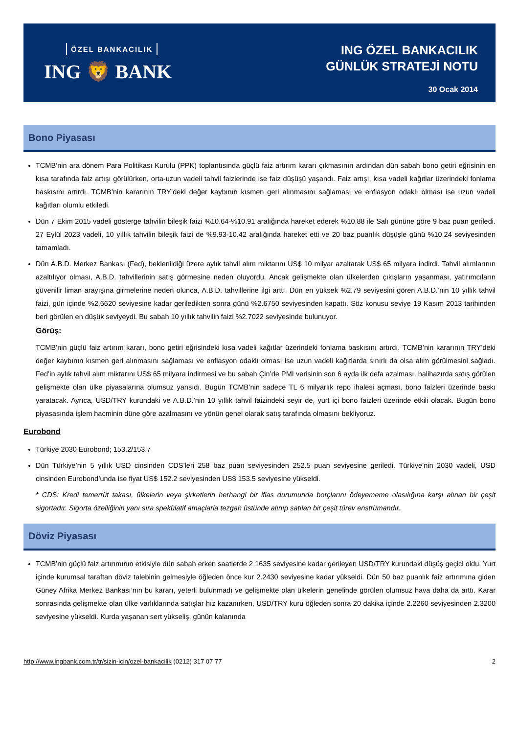ÖZEL BANKACILIK
ING 🦁 BANK
ING ÖZEL BANKACILIK
GÜNLÜK STRATEJİ NOTU
30 Ocak 2014
Bono Piyasası
TCMB’nin ara dönem Para Politikası Kurulu (PPK) toplantısında güçlü faiz artırım kararı çıkmasının ardından dün sabah bono getiri eğrisinin en kısa tarafında faiz artışı görülürken, orta-uzun vadeli tahvil faizlerinde ise faiz düşüşü yaşandı. Faiz artışı, kısa vadeli kağıtlar üzerindeki fonlama baskısını artırdı. TCMB’nin kararının TRY’deki değer kaybının kısmen geri alınmasını sağlaması ve enflasyon odaklı olması ise uzun vadeli kağıtları olumlu etkiledi.
Dün 7 Ekim 2015 vadeli gösterge tahvilin bileşik faizi %10.64-%10.91 aralığında hareket ederek %10.88 ile Salı gününe göre 9 baz puan geriledi. 27 Eylül 2023 vadeli, 10 yıllık tahvilin bileşik faizi de %9.93-10.42 aralığında hareket etti ve 20 baz puanlık düşüşle günü %10.24 seviyesinden tamamladı.
Dün A.B.D. Merkez Bankası (Fed), beklenildiği üzere aylık tahvil alım miktarını US$ 10 milyar azaltarak US$ 65 milyara indirdi. Tahvil alımlarının azaltılıyor olması, A.B.D. tahvillerinin satış görmesine neden oluyordu. Ancak gelişmekte olan ülkelerden çıkışların yaşanması, yatırımcıların güvenilir liman arayışına girmelerine neden olunca, A.B.D. tahvillerine ilgi arttı. Dün en yüksek %2.79 seviyesini gören A.B.D.’nin 10 yıllık tahvil faizi, gün içinde %2.6620 seviyesine kadar geriledikten sonra günü %2.6750 seviyesinden kapattı. Söz konusu seviye 19 Kasım 2013 tarihinden beri görülen en düşük seviyeydi. Bu sabah 10 yıllık tahvilin faizi %2.7022 seviyesinde bulunuyor.
Görüş:
TCMB’nin güçlü faiz artırım kararı, bono getiri eğrisindeki kısa vadeli kağıtlar üzerindeki fonlama baskısını artırdı. TCMB’nin kararının TRY’deki değer kaybının kısmen geri alınmasını sağlaması ve enflasyon odaklı olması ise uzun vadeli kağıtlarda sınırlı da olsa alım görülmesini sağladı. Fed’in aylık tahvil alım miktarını US$ 65 milyara indirmesi ve bu sabah Çin’de PMI verisinin son 6 ayda ilk defa azalması, halihazırda satış görülen gelişmekte olan ülke piyasalarına olumsuz yansıdı. Bugün TCMB’nin sadece TL 6 milyarlık repo ihalesi açması, bono faizleri üzerinde baskı yaratacak. Ayrıca, USD/TRY kurundaki ve A.B.D.’nin 10 yıllık tahvil faizindeki seyir de, yurt içi bono faizleri üzerinde etkili olacak. Bugün bono piyasasında işlem hacminin düne göre azalmasını ve yönün genel olarak satış tarafında olmasını bekliyoruz.
Eurobond
Türkiye 2030 Eurobond; 153.2/153.7
Dün Türkiye’nin 5 yıllık USD cinsinden CDS’leri 258 baz puan seviyesinden 252.5 puan seviyesine geriledi. Türkiye’nin 2030 vadeli, USD cinsinden Eurobond’unda ise fiyat US$ 152.2 seviyesinden US$ 153.5 seviyesine yükseldi.
* CDS: Kredi temerrüt takası, ülkelerin veya şirketlerin herhangi bir iflas durumunda borçlarını ödeyememe olasılığına karşı alınan bir çeşit sigortadır. Sigorta özelliğinin yanı sıra spekülatif amaçlarla tezgah üstünde alınıp satılan bir çeşit türev enstrümandır.
Döviz Piyasası
TCMB’nin güçlü faiz artırımının etkisiyle dün sabah erken saatlerde 2.1635 seviyesine kadar gerileyen USD/TRY kurundaki düşüş geçici oldu. Yurt içinde kurumsal taraftan döviz talebinin gelmesiyle öğleden önce kur 2.2430 seviyesine kadar yükseldi. Dün 50 baz puanlık faiz artırımına giden Güney Afrika Merkez Bankası’nın bu kararı, yeterli bulunmadı ve gelişmekte olan ülkelerin genelinde görülen olumsuz hava daha da arttı. Karar sonrasında gelişmekte olan ülke varlıklarında satışlar hız kazanırken, USD/TRY kuru öğleden sonra 20 dakika içinde 2.2260 seviyesinden 2.3200 seviyesine yükseldi. Kurda yaşanan sert yükseliş, günün kalanında
http://www.ingbank.com.tr/tr/sizin-icin/ozel-bankacilik (0212) 317 07 77 2